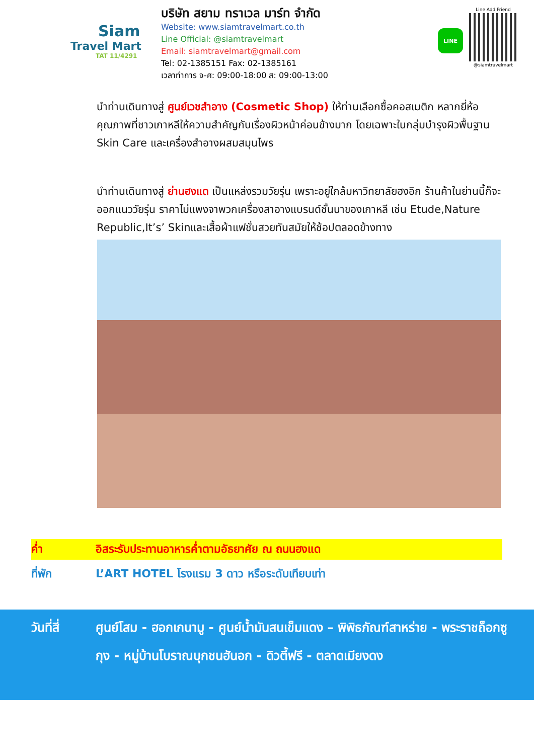Siam
Travel Mart
TAT 11/4291
บริษัท สยาม ทราเวล มาร์ท จำกัด
Website: www.siamtravelmart.co.th
Line Official: @siamtravelmart
Email: siamtravelmart@gmail.com
Tel: 02-1385151 Fax: 02-1385161
เวลาทำการ จ-ศ: 09:00-18:00 ส: 09:00-13:00
LINE
Line Add Friend
@siamtravelmart
นำท่านเดินทางสู่ ศูนย์เวชสำอาง (Cosmetic Shop) ให้ท่านเลือกซื้อคอสเมติก หลากยี่ห้อคุณภาพที่ชาวเกาหลีให้ความสำคัญกับเรื่องผิวหน้าค่อนข้างมาก โดยเฉพาะในกลุ่มบำรุงผิวพื้นฐาน Skin Care และเครื่องสำอางผสมสมุนไพร
นำท่านเดินทางสู่ ย่านฮงแด เป็นแหล่งรวมวัยรุ่น เพราะอยู่ใกล้มหาวิทยาลัยฮงอิก ร้านค้าในย่านนี้ก็จะออกแนววัยรุ่น ราคาไม่แพงจาพวกเครื่องสาอางแบรนด์ชั้นนาของเกาหลี เช่น Etude,Nature Republic,It’s’ Skinและเสื้อผ้าแฟชั่นสวยทันสมัยให้ช้อปตลอดข้างทาง
ค่ำ อิสระรับประทานอาหารค่ำตามอัธยาศัย ณ ถนนฮงแด
ที่พัก L’ART HOTEL โรงแรม 3 ดาว หรือระดับเทียบเท่า
วันที่สี่ ศูนย์โสม - ฮอกเกนามู - ศูนย์น้ำมันสนเข็มแดง – พิพิธภัณฑ์สาหร่าย - พระราชถ็อกซูกุง - หมู่บ้านโบราณบุกชนฮันอก - ดิวตี้ฟรี - ตลาดเมียงดง